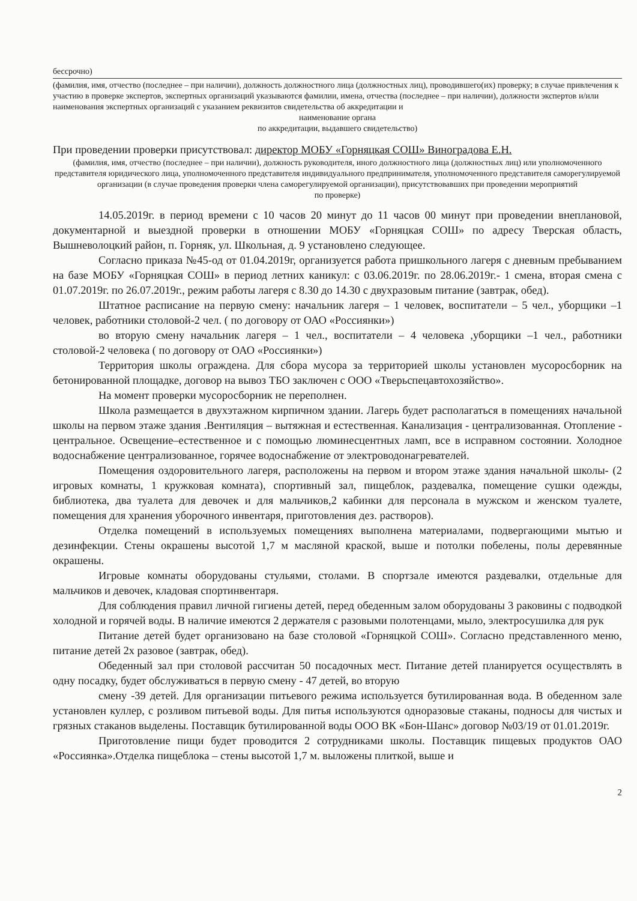бессрочно)
(фамилия, имя, отчество (последнее – при наличии), должность должностного лица (должностных лиц), проводившего(их) проверку; в случае привлечения к участию в проверке экспертов, экспертных организаций указываются фамилии, имена, отчества (последнее – при наличии), должности экспертов и/или наименования экспертных организаций с указанием реквизитов свидетельства об аккредитации и
наименование органа
по аккредитации, выдавшего свидетельство)
При проведении проверки присутствовал: директор МОБУ «Горняцкая СОШ» Виноградова Е.Н.
(фамилия, имя, отчество (последнее – при наличии), должность руководителя, иного должностного лица (должностных лиц) или уполномоченного представителя юридического лица, уполномоченного представителя индивидуального предпринимателя, уполномоченного представителя саморегулируемой организации (в случае проведения проверки члена саморегулируемой организации), присутствовавших при проведении мероприятий
по проверке)
14.05.2019г. в период времени с 10 часов 20 минут до 11 часов 00 минут при проведении внеплановой, документарной и выездной проверки в отношении МОБУ «Горняцкая СОШ» по адресу Тверская область, Вышневолоцкий район, п. Горняк, ул. Школьная, д. 9 установлено следующее.
Согласно приказа №45-од от 01.04.2019г, организуется работа пришкольного лагеря с дневным пребыванием на базе МОБУ «Горняцкая СОШ» в период летних каникул: с 03.06.2019г. по 28.06.2019г.- 1 смена, вторая смена с 01.07.2019г. по 26.07.2019г., режим работы лагеря с 8.30 до 14.30 с двухразовым питание (завтрак, обед).
Штатное расписание на первую смену: начальник лагеря – 1 человек, воспитатели – 5 чел., уборщики –1 человек, работники столовой-2 чел. ( по договору от ОАО «Россиянки»)
во вторую смену начальник лагеря – 1 чел., воспитатели – 4 человека ,уборщики –1 чел., работники столовой-2 человека ( по договору от ОАО «Россиянки»)
Территория школы ограждена. Для сбора мусора за территорией школы установлен мусоросборник на бетонированной площадке, договор на вывоз ТБО заключен с ООО «Тверьспецавтохозяйство».
На момент проверки мусоросборник не переполнен.
Школа размещается в двухэтажном кирпичном здании. Лагерь будет располагаться в помещениях начальной школы на первом этаже здания .Вентиляция – вытяжная и естественная. Канализация - централизованная. Отопление - центральное. Освещение–естественное и с помощью люминесцентных ламп, все в исправном состоянии. Холодное водоснабжение централизованное, горячее водоснабжение от электроводонагревателей.
Помещения оздоровительного лагеря, расположены на первом и втором этаже здания начальной школы- (2 игровых комнаты, 1 кружковая комната), спортивный зал, пищеблок, раздевалка, помещение сушки одежды, библиотека, два туалета для девочек и для мальчиков,2 кабинки для персонала в мужском и женском туалете, помещения для хранения уборочного инвентаря, приготовления дез. растворов).
Отделка помещений в используемых помещениях выполнена материалами, подвергающими мытью и дезинфекции. Стены окрашены высотой 1,7 м масляной краской, выше и потолки побелены, полы деревянные окрашены.
Игровые комнаты оборудованы стульями, столами. В спортзале имеются раздевалки, отдельные для мальчиков и девочек, кладовая спортинвентаря.
Для соблюдения правил личной гигиены детей, перед обеденным залом оборудованы 3 раковины с подводкой холодной и горячей воды. В наличие имеются 2 держателя с разовыми полотенцами, мыло, электросушилка для рук
Питание детей будет организовано на базе столовой «Горняцкой СОШ». Согласно представленного меню, питание детей 2х разовое (завтрак, обед).
Обеденный зал при столовой рассчитан 50 посадочных мест. Питание детей планируется осуществлять в одну посадку, будет обслуживаться в первую смену - 47 детей, во вторую
смену -39 детей. Для организации питьевого режима используется бутилированная вода. В обеденном зале установлен куллер, с розливом питьевой воды. Для питья используются одноразовые стаканы, подносы для чистых и грязных стаканов выделены. Поставщик бутилированной воды ООО ВК «Бон-Шанс» договор №03/19 от 01.01.2019г.
Приготовление пищи будет проводится 2 сотрудниками школы. Поставщик пищевых продуктов ОАО «Россиянка».Отделка пищеблока – стены высотой 1,7 м. выложены плиткой, выше и
2